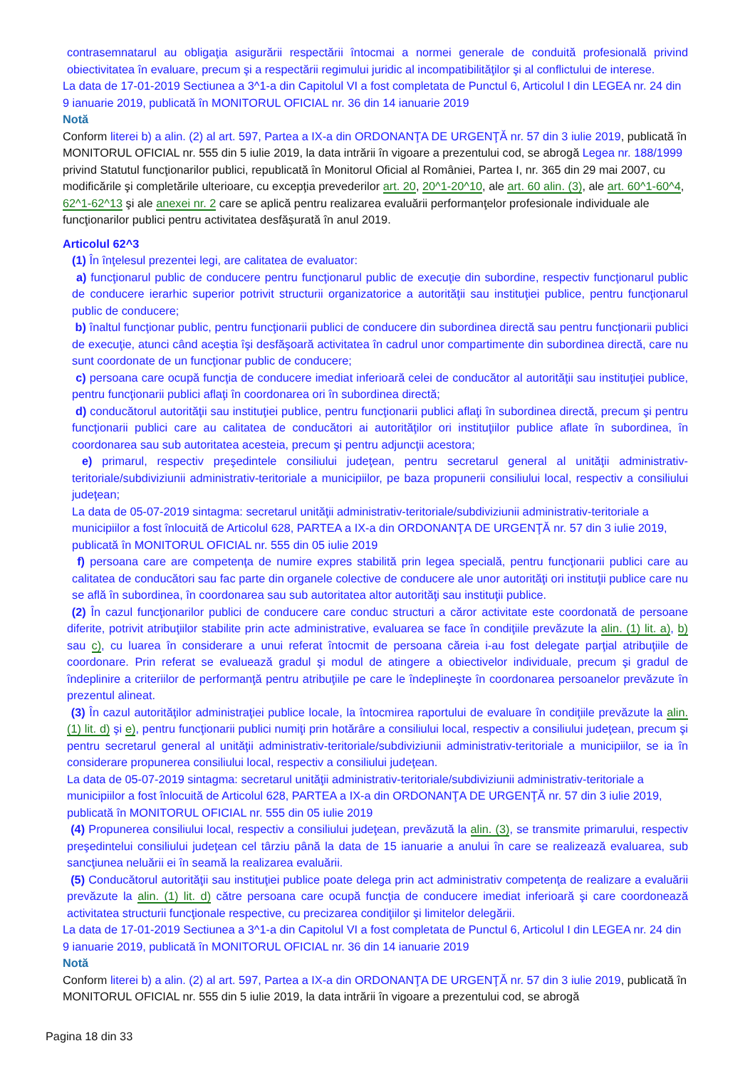contrasemnatarul au obligaţia asigurării respectării întocmai a normei generale de conduită profesională privind obiectivitatea în evaluare, precum şi a respectării regimului juridic al incompatibilităţilor şi al conflictului de interese.
La data de 17-01-2019 Sectiunea a 3^1-a din Capitolul VI a fost completata de Punctul 6, Articolul I din LEGEA nr. 24 din 9 ianuarie 2019, publicată în MONITORUL OFICIAL nr. 36 din 14 ianuarie 2019
Notă
Conform literei b) a alin. (2) al art. 597, Partea a IX-a din ORDONANŢA DE URGENŢĂ nr. 57 din 3 iulie 2019, publicată în MONITORUL OFICIAL nr. 555 din 5 iulie 2019, la data intrării în vigoare a prezentului cod, se abrogă Legea nr. 188/1999 privind Statutul funcţionarilor publici, republicată în Monitorul Oficial al României, Partea I, nr. 365 din 29 mai 2007, cu modificările şi completările ulterioare, cu excepţia prevederilor art. 20, 20^1-20^10, ale art. 60 alin. (3), ale art. 60^1-60^4, 62^1-62^13 şi ale anexei nr. 2 care se aplică pentru realizarea evaluării performanţelor profesionale individuale ale funcţionarilor publici pentru activitatea desfăşurată în anul 2019.
Articolul 62^3
(1) În înţelesul prezentei legi, are calitatea de evaluator:
a) funcţionarul public de conducere pentru funcţionarul public de execuţie din subordine, respectiv funcţionarul public de conducere ierarhic superior potrivit structurii organizatorice a autorităţii sau instituţiei publice, pentru funcţionarul public de conducere;
b) înaltul funcţionar public, pentru funcţionarii publici de conducere din subordinea directă sau pentru funcţionarii publici de execuţie, atunci când aceştia îşi desfăşoară activitatea în cadrul unor compartimente din subordinea directă, care nu sunt coordonate de un funcţionar public de conducere;
c) persoana care ocupă funcţia de conducere imediat inferioară celei de conducător al autorităţii sau instituţiei publice, pentru funcţionarii publici aflaţi în coordonarea ori în subordinea directă;
d) conducătorul autorităţii sau instituţiei publice, pentru funcţionarii publici aflaţi în subordinea directă, precum şi pentru funcţionarii publici care au calitatea de conducători ai autorităţilor ori instituţiilor publice aflate în subordinea, în coordonarea sau sub autoritatea acesteia, precum şi pentru adjuncţii acestora;
e) primarul, respectiv preşedintele consiliului judeţean, pentru secretarul general al unităţii administrativ-teritoriale/subdiviziunii administrativ-teritoriale a municipiilor, pe baza propunerii consiliului local, respectiv a consiliului judeţean;
La data de 05-07-2019 sintagma: secretarul unităţii administrativ-teritoriale/subdiviziunii administrativ-teritoriale a municipiilor a fost înlocuită de Articolul 628, PARTEA a IX-a din ORDONANŢA DE URGENŢĂ nr. 57 din 3 iulie 2019, publicată în MONITORUL OFICIAL nr. 555 din 05 iulie 2019
f) persoana care are competenţa de numire expres stabilită prin legea specială, pentru funcţionarii publici care au calitatea de conducători sau fac parte din organele colective de conducere ale unor autorităţi ori instituţii publice care nu se află în subordinea, în coordonarea sau sub autoritatea altor autorităţi sau instituţii publice.
(2) În cazul funcţionarilor publici de conducere care conduc structuri a căror activitate este coordonată de persoane diferite, potrivit atribuţiilor stabilite prin acte administrative, evaluarea se face în condiţiile prevăzute la alin. (1) lit. a), b) sau c), cu luarea în considerare a unui referat întocmit de persoana căreia i-au fost delegate parţial atribuţiile de coordonare. Prin referat se evaluează gradul şi modul de atingere a obiectivelor individuale, precum şi gradul de îndeplinire a criteriilor de performanţă pentru atribuţiile pe care le îndeplineşte în coordonarea persoanelor prevăzute în prezentul alineat.
(3) În cazul autorităţilor administraţiei publice locale, la întocmirea raportului de evaluare în condiţiile prevăzute la alin. (1) lit. d) şi e), pentru funcţionarii publici numiţi prin hotărâre a consiliului local, respectiv a consiliului judeţean, precum şi pentru secretarul general al unităţii administrativ-teritoriale/subdiviziunii administrativ-teritoriale a municipiilor, se ia în considerare propunerea consiliului local, respectiv a consiliului judeţean.
La data de 05-07-2019 sintagma: secretarul unităţii administrativ-teritoriale/subdiviziunii administrativ-teritoriale a municipiilor a fost înlocuită de Articolul 628, PARTEA a IX-a din ORDONANŢA DE URGENŢĂ nr. 57 din 3 iulie 2019, publicată în MONITORUL OFICIAL nr. 555 din 05 iulie 2019
(4) Propunerea consiliului local, respectiv a consiliului judeţean, prevăzută la alin. (3), se transmite primarului, respectiv preşedintelui consiliului judeţean cel târziu până la data de 15 ianuarie a anului în care se realizează evaluarea, sub sancţiunea neluării ei în seamă la realizarea evaluării.
(5) Conducătorul autorităţii sau instituţiei publice poate delega prin act administrativ competenţa de realizare a evaluării prevăzute la alin. (1) lit. d) către persoana care ocupă funcţia de conducere imediat inferioară şi care coordonează activitatea structurii funcţionale respective, cu precizarea condiţiilor şi limitelor delegării.
La data de 17-01-2019 Sectiunea a 3^1-a din Capitolul VI a fost completata de Punctul 6, Articolul I din LEGEA nr. 24 din 9 ianuarie 2019, publicată în MONITORUL OFICIAL nr. 36 din 14 ianuarie 2019
Notă
Conform literei b) a alin. (2) al art. 597, Partea a IX-a din ORDONANŢA DE URGENŢĂ nr. 57 din 3 iulie 2019, publicată în MONITORUL OFICIAL nr. 555 din 5 iulie 2019, la data intrării în vigoare a prezentului cod, se abrogă
Pagina 18 din 33